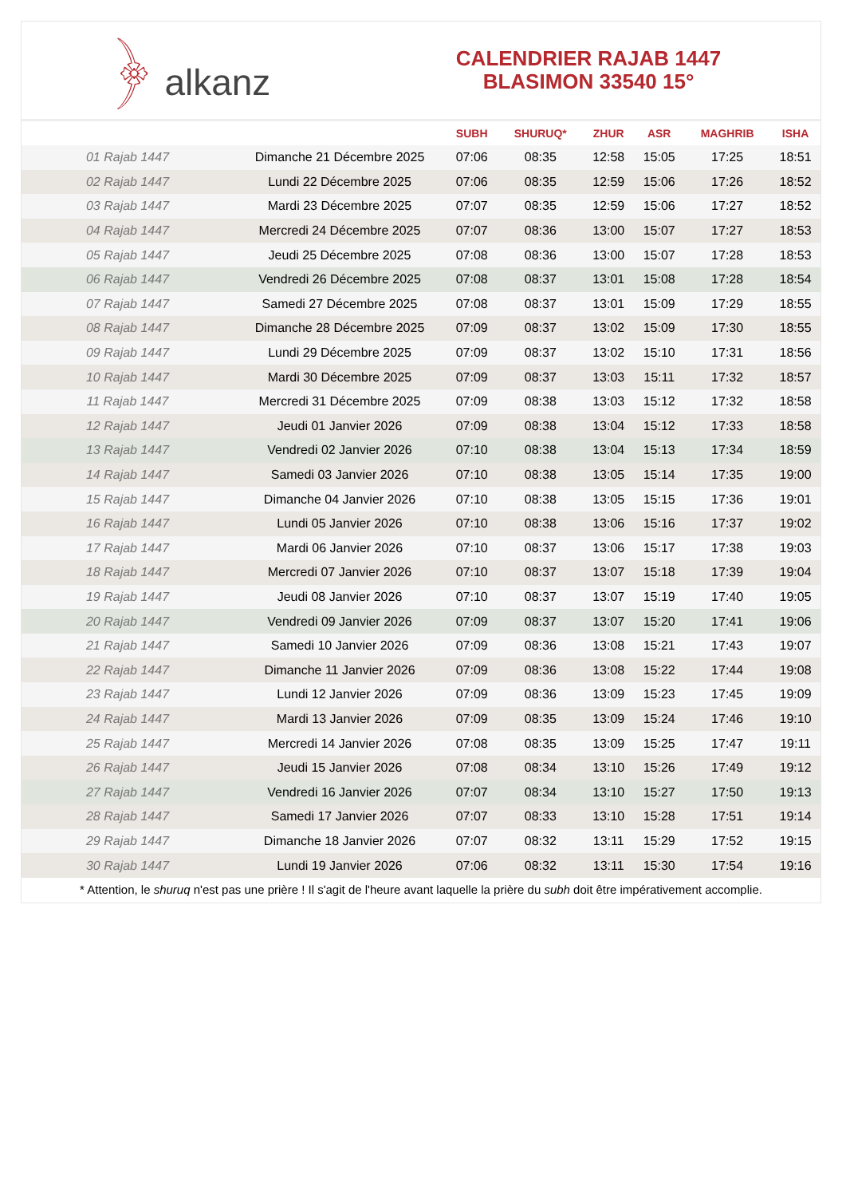﴿ alkanz
CALENDRIER RAJAB 1447
BLASIMON 33540 15°
| | | SUBH | SHURUQ* | ZHUR | ASR | MAGHRIB | ISHA |
| --- | --- | --- | --- | --- | --- | --- | --- |
| 01 Rajab 1447 | Dimanche 21 Décembre 2025 | 07:06 | 08:35 | 12:58 | 15:05 | 17:25 | 18:51 |
| 02 Rajab 1447 | Lundi 22 Décembre 2025 | 07:06 | 08:35 | 12:59 | 15:06 | 17:26 | 18:52 |
| 03 Rajab 1447 | Mardi 23 Décembre 2025 | 07:07 | 08:35 | 12:59 | 15:06 | 17:27 | 18:52 |
| 04 Rajab 1447 | Mercredi 24 Décembre 2025 | 07:07 | 08:36 | 13:00 | 15:07 | 17:27 | 18:53 |
| 05 Rajab 1447 | Jeudi 25 Décembre 2025 | 07:08 | 08:36 | 13:00 | 15:07 | 17:28 | 18:53 |
| 06 Rajab 1447 | Vendredi 26 Décembre 2025 | 07:08 | 08:37 | 13:01 | 15:08 | 17:28 | 18:54 |
| 07 Rajab 1447 | Samedi 27 Décembre 2025 | 07:08 | 08:37 | 13:01 | 15:09 | 17:29 | 18:55 |
| 08 Rajab 1447 | Dimanche 28 Décembre 2025 | 07:09 | 08:37 | 13:02 | 15:09 | 17:30 | 18:55 |
| 09 Rajab 1447 | Lundi 29 Décembre 2025 | 07:09 | 08:37 | 13:02 | 15:10 | 17:31 | 18:56 |
| 10 Rajab 1447 | Mardi 30 Décembre 2025 | 07:09 | 08:37 | 13:03 | 15:11 | 17:32 | 18:57 |
| 11 Rajab 1447 | Mercredi 31 Décembre 2025 | 07:09 | 08:38 | 13:03 | 15:12 | 17:32 | 18:58 |
| 12 Rajab 1447 | Jeudi 01 Janvier 2026 | 07:09 | 08:38 | 13:04 | 15:12 | 17:33 | 18:58 |
| 13 Rajab 1447 | Vendredi 02 Janvier 2026 | 07:10 | 08:38 | 13:04 | 15:13 | 17:34 | 18:59 |
| 14 Rajab 1447 | Samedi 03 Janvier 2026 | 07:10 | 08:38 | 13:05 | 15:14 | 17:35 | 19:00 |
| 15 Rajab 1447 | Dimanche 04 Janvier 2026 | 07:10 | 08:38 | 13:05 | 15:15 | 17:36 | 19:01 |
| 16 Rajab 1447 | Lundi 05 Janvier 2026 | 07:10 | 08:38 | 13:06 | 15:16 | 17:37 | 19:02 |
| 17 Rajab 1447 | Mardi 06 Janvier 2026 | 07:10 | 08:37 | 13:06 | 15:17 | 17:38 | 19:03 |
| 18 Rajab 1447 | Mercredi 07 Janvier 2026 | 07:10 | 08:37 | 13:07 | 15:18 | 17:39 | 19:04 |
| 19 Rajab 1447 | Jeudi 08 Janvier 2026 | 07:10 | 08:37 | 13:07 | 15:19 | 17:40 | 19:05 |
| 20 Rajab 1447 | Vendredi 09 Janvier 2026 | 07:09 | 08:37 | 13:07 | 15:20 | 17:41 | 19:06 |
| 21 Rajab 1447 | Samedi 10 Janvier 2026 | 07:09 | 08:36 | 13:08 | 15:21 | 17:43 | 19:07 |
| 22 Rajab 1447 | Dimanche 11 Janvier 2026 | 07:09 | 08:36 | 13:08 | 15:22 | 17:44 | 19:08 |
| 23 Rajab 1447 | Lundi 12 Janvier 2026 | 07:09 | 08:36 | 13:09 | 15:23 | 17:45 | 19:09 |
| 24 Rajab 1447 | Mardi 13 Janvier 2026 | 07:09 | 08:35 | 13:09 | 15:24 | 17:46 | 19:10 |
| 25 Rajab 1447 | Mercredi 14 Janvier 2026 | 07:08 | 08:35 | 13:09 | 15:25 | 17:47 | 19:11 |
| 26 Rajab 1447 | Jeudi 15 Janvier 2026 | 07:08 | 08:34 | 13:10 | 15:26 | 17:49 | 19:12 |
| 27 Rajab 1447 | Vendredi 16 Janvier 2026 | 07:07 | 08:34 | 13:10 | 15:27 | 17:50 | 19:13 |
| 28 Rajab 1447 | Samedi 17 Janvier 2026 | 07:07 | 08:33 | 13:10 | 15:28 | 17:51 | 19:14 |
| 29 Rajab 1447 | Dimanche 18 Janvier 2026 | 07:07 | 08:32 | 13:11 | 15:29 | 17:52 | 19:15 |
| 30 Rajab 1447 | Lundi 19 Janvier 2026 | 07:06 | 08:32 | 13:11 | 15:30 | 17:54 | 19:16 |
* Attention, le shuruq n'est pas une prière ! Il s'agit de l'heure avant laquelle la prière du subh doit être impérativement accomplie.